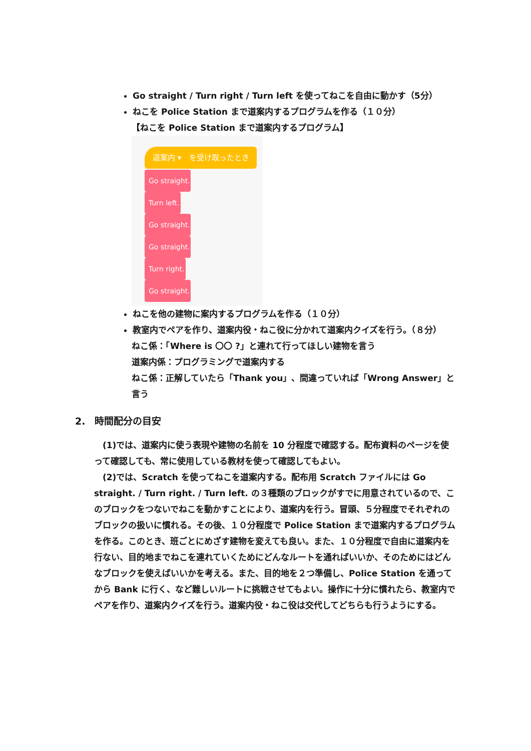Go straight / Turn right / Turn left を使ってねこを自由に動かす（5分）
ねこを Police Station まで道案内するプログラムを作る（１０分）
【ねこを Police Station まで道案内するプログラム】
道案内 ▾ を受け取ったとき
Go straight.
Turn left.
Go straight.
Go straight.
Turn right.
Go straight.
ねこを他の建物に案内するプログラムを作る（１０分）
教室内でペアを作り、道案内役・ねこ役に分かれて道案内クイズを行う。（８分）
ねこ係：「Where is 〇〇 ?」と連れて行ってほしい建物を言う
道案内係：プログラミングで道案内する
ねこ係：正解していたら「Thank you」、間違っていれば「Wrong Answer」と言う
2.　時間配分の目安
(1)では、道案内に使う表現や建物の名前を 10 分程度で確認する。配布資料のページを使って確認しても、常に使用している教材を使って確認してもよい。
(2)では、Scratch を使ってねこを道案内する。配布用 Scratch ファイルには Go straight. / Turn right. / Turn left. の３種類のブロックがすでに用意されているので、このブロックをつないでねこを動かすことにより、道案内を行う。冒頭、５分程度でそれぞれのブロックの扱いに慣れる。その後、１０分程度で Police Station まで道案内するプログラムを作る。このとき、班ごとにめざす建物を変えても良い。また、１０分程度で自由に道案内を行ない、目的地までねこを連れていくためにどんなルートを通ればいいか、そのためにはどんなブロックを使えばいいかを考える。また、目的地を２つ準備し、Police Station を通ってから Bank に行く、など難しいルートに挑戦させてもよい。操作に十分に慣れたら、教室内でペアを作り、道案内クイズを行う。道案内役・ねこ役は交代してどちらも行うようにする。